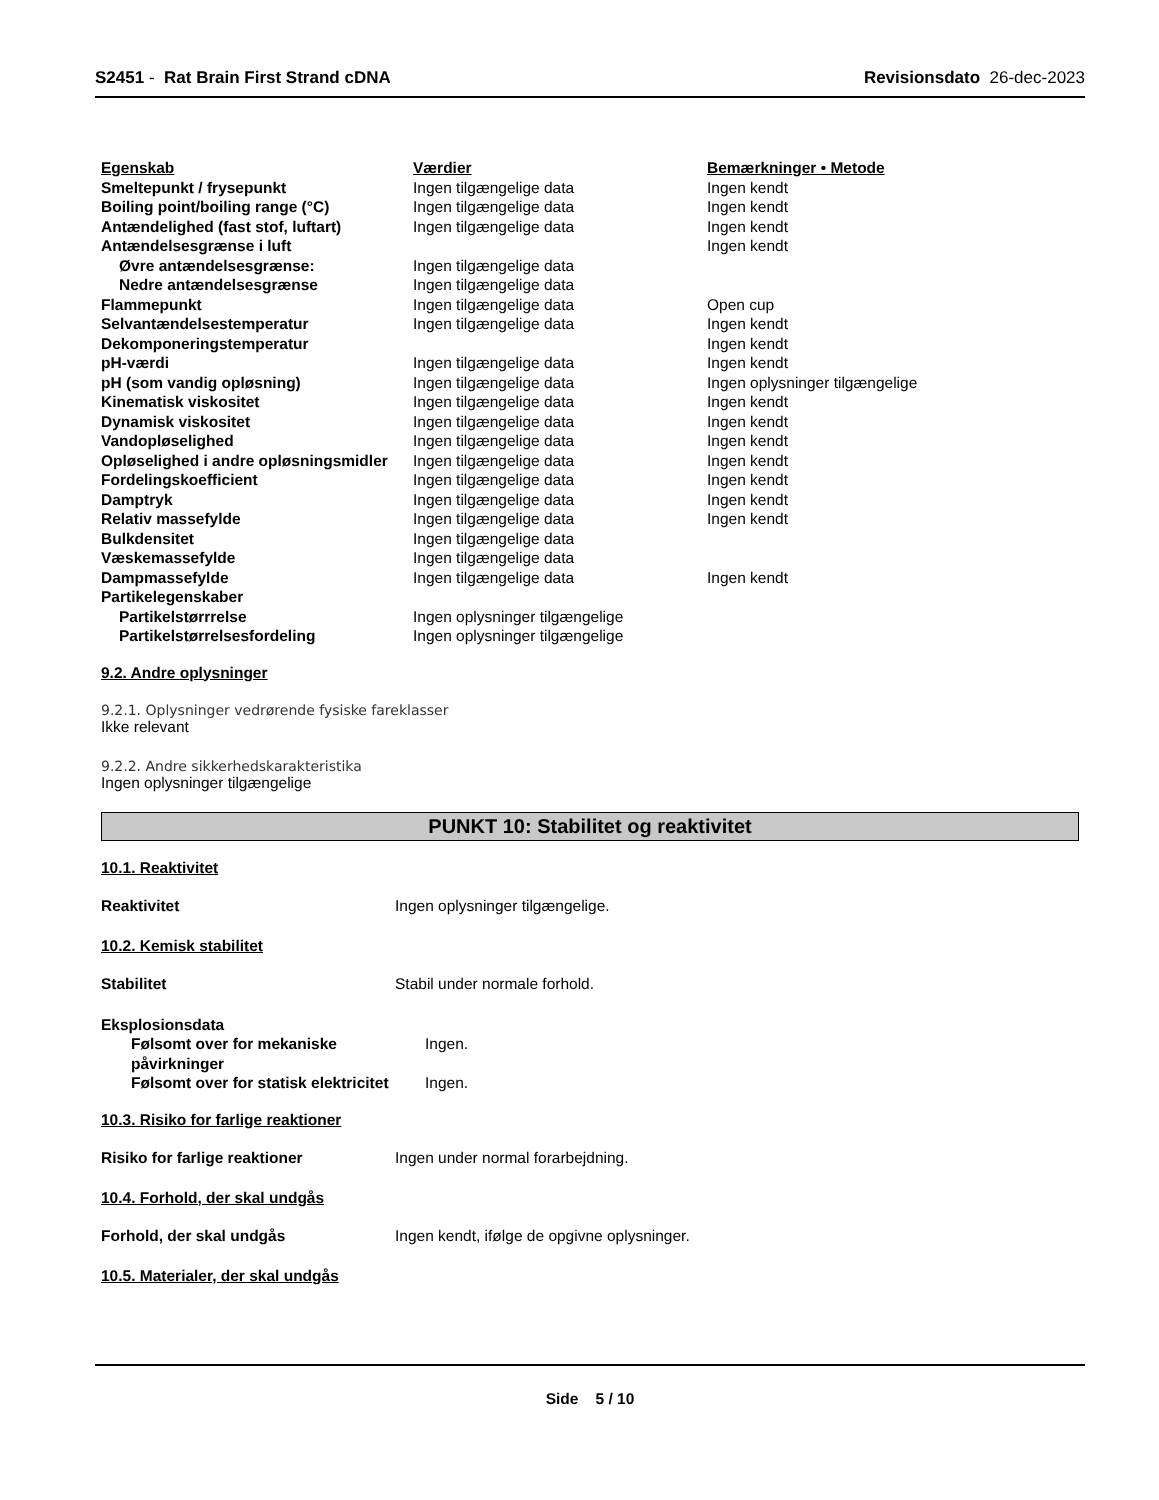S2451 - Rat Brain First Strand cDNA Revisionsdato 26-dec-2023
| Egenskab | Værdier | Bemærkninger • Metode |
| Smeltepunkt / frysepunkt | Ingen tilgængelige data | Ingen kendt |
| Boiling point/boiling range (°C) | Ingen tilgængelige data | Ingen kendt |
| Antændelighed (fast stof, luftart) | Ingen tilgængelige data | Ingen kendt |
| Antændelsesgrænse i luft | | Ingen kendt |
| Øvre antændelsesgrænse: | Ingen tilgængelige data | |
| Nedre antændelsesgrænse | Ingen tilgængelige data | |
| Flammepunkt | Ingen tilgængelige data | Open cup |
| Selvantændelsestemperatur | Ingen tilgængelige data | Ingen kendt |
| Dekomponeringstemperatur | | Ingen kendt |
| pH-værdi | Ingen tilgængelige data | Ingen kendt |
| pH (som vandig opløsning) | Ingen tilgængelige data | Ingen oplysninger tilgængelige |
| Kinematisk viskositet | Ingen tilgængelige data | Ingen kendt |
| Dynamisk viskositet | Ingen tilgængelige data | Ingen kendt |
| Vandopløselighed | Ingen tilgængelige data | Ingen kendt |
| Opløselighed i andre opløsningsmidler | Ingen tilgængelige data | Ingen kendt |
| Fordelingskoefficient | Ingen tilgængelige data | Ingen kendt |
| Damptryk | Ingen tilgængelige data | Ingen kendt |
| Relativ massefylde | Ingen tilgængelige data | Ingen kendt |
| Bulkdensitet | Ingen tilgængelige data | |
| Væskemassefylde | Ingen tilgængelige data | |
| Dampmassefylde | Ingen tilgængelige data | Ingen kendt |
| Partikelegenskaber | | |
| Partikelstørrrelse | Ingen oplysninger tilgængelige | |
| Partikelstørrelsesfordeling | Ingen oplysninger tilgængelige | |
9.2. Andre oplysninger
9.2.1. Oplysninger vedrørende fysiske fareklasser
Ikke relevant
9.2.2. Andre sikkerhedskarakteristika
Ingen oplysninger tilgængelige
PUNKT 10: Stabilitet og reaktivitet
10.1. Reaktivitet
Reaktivitet Ingen oplysninger tilgængelige.
10.2. Kemisk stabilitet
Stabilitet Stabil under normale forhold.
| Eksplosionsdata | |
| Følsomt over for mekaniske påvirkninger | Ingen. |
| Følsomt over for statisk elektricitet | Ingen. |
10.3. Risiko for farlige reaktioner
Risiko for farlige reaktioner Ingen under normal forarbejdning.
10.4. Forhold, der skal undgås
Forhold, der skal undgås Ingen kendt, ifølge de opgivne oplysninger.
10.5. Materialer, der skal undgås
Side 5 / 10